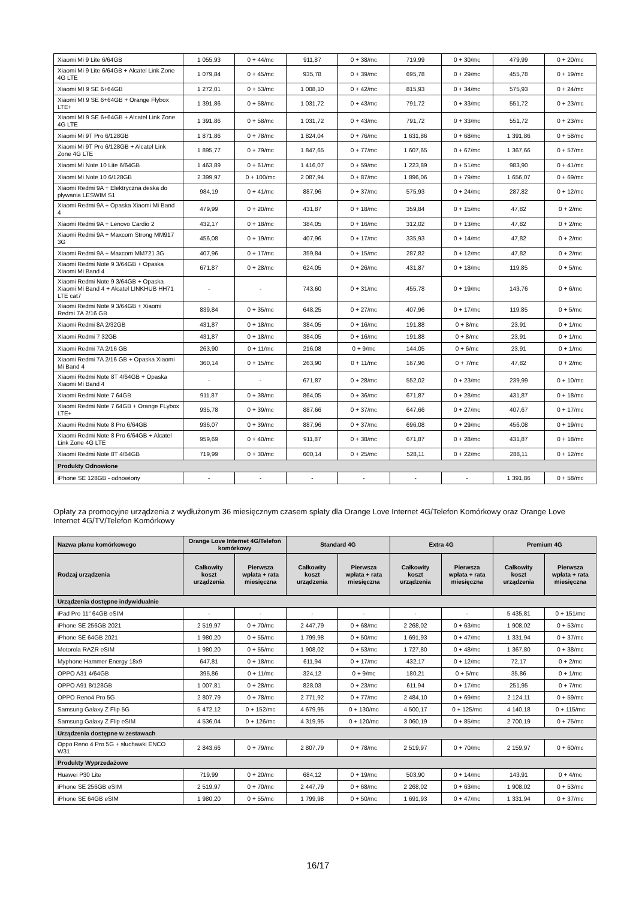| Xiaomi Mi 9 Lite 6/64GB | 1 055,93 | 0 + 44/mc | 911,87 | 0 + 38/mc | 719,99 | 0 + 30/mc | 479,99 | 0 + 20/mc |
| Xiaomi Mi 9 Lite 6/64GB + Alcatel Link Zone 4G LTE | 1 079,84 | 0 + 45/mc | 935,78 | 0 + 39/mc | 695,78 | 0 + 29/mc | 455,78 | 0 + 19/mc |
| Xiaomi MI 9 SE 6+64GB | 1 272,01 | 0 + 53/mc | 1 008,10 | 0 + 42/mc | 815,93 | 0 + 34/mc | 575,93 | 0 + 24/mc |
| Xiaomi MI 9 SE 6+64GB + Orange Flybox LTE+ | 1 391,86 | 0 + 58/mc | 1 031,72 | 0 + 43/mc | 791,72 | 0 + 33/mc | 551,72 | 0 + 23/mc |
| Xiaomi MI 9 SE 6+64GB + Alcatel Link Zone 4G LTE | 1 391,86 | 0 + 58/mc | 1 031,72 | 0 + 43/mc | 791,72 | 0 + 33/mc | 551,72 | 0 + 23/mc |
| Xiaomi Mi 9T Pro 6/128GB | 1 871,86 | 0 + 78/mc | 1 824,04 | 0 + 76/mc | 1 631,86 | 0 + 68/mc | 1 391,86 | 0 + 58/mc |
| Xiaomi Mi 9T Pro 6/128GB + Alcatel Link Zone 4G LTE | 1 895,77 | 0 + 79/mc | 1 847,65 | 0 + 77/mc | 1 607,65 | 0 + 67/mc | 1 367,66 | 0 + 57/mc |
| Xiaomi Mi Note 10 Lite 6/64GB | 1 463,89 | 0 + 61/mc | 1 416,07 | 0 + 59/mc | 1 223,89 | 0 + 51/mc | 983,90 | 0 + 41/mc |
| Xiaomi Mi Note 10 6/128GB | 2 399,97 | 0 + 100/mc | 2 087,94 | 0 + 87/mc | 1 896,06 | 0 + 79/mc | 1 656,07 | 0 + 69/mc |
| Xiaomi Redmi 9A + Elektryczna deska do pływania LESWIM S1 | 984,19 | 0 + 41/mc | 887,96 | 0 + 37/mc | 575,93 | 0 + 24/mc | 287,82 | 0 + 12/mc |
| Xiaomi Redmi 9A + Opaska Xiaomi Mi Band 4 | 479,99 | 0 + 20/mc | 431,87 | 0 + 18/mc | 359,84 | 0 + 15/mc | 47,82 | 0 + 2/mc |
| Xiaomi Redmi 9A + Lenovo Cardio 2 | 432,17 | 0 + 18/mc | 384,05 | 0 + 16/mc | 312,02 | 0 + 13/mc | 47,82 | 0 + 2/mc |
| Xiaomi Redmi 9A + Maxcom Strong MM917 3G | 456,08 | 0 + 19/mc | 407,96 | 0 + 17/mc | 335,93 | 0 + 14/mc | 47,82 | 0 + 2/mc |
| Xiaomi Redmi 9A + Maxcom MM721 3G | 407,96 | 0 + 17/mc | 359,84 | 0 + 15/mc | 287,82 | 0 + 12/mc | 47,82 | 0 + 2/mc |
| Xiaomi Redmi Note 9 3/64GB + Opaska Xiaomi Mi Band 4 | 671,87 | 0 + 28/mc | 624,05 | 0 + 26/mc | 431,87 | 0 + 18/mc | 119,85 | 0 + 5/mc |
| Xiaomi Redmi Note 9 3/64GB + Opaska Xiaomi Mi Band 4 + Alcatel LINKHUB HH71 LTE cat7 | - | - | 743,60 | 0 + 31/mc | 455,78 | 0 + 19/mc | 143,76 | 0 + 6/mc |
| Xiaomi Redmi Note 9 3/64GB + Xiaomi Redmi 7A 2/16 GB | 839,84 | 0 + 35/mc | 648,25 | 0 + 27/mc | 407,96 | 0 + 17/mc | 119,85 | 0 + 5/mc |
| Xiaomi Redmi 8A 2/32GB | 431,87 | 0 + 18/mc | 384,05 | 0 + 16/mc | 191,88 | 0 + 8/mc | 23,91 | 0 + 1/mc |
| Xiaomi Redmi 7 32GB | 431,87 | 0 + 18/mc | 384,05 | 0 + 16/mc | 191,88 | 0 + 8/mc | 23,91 | 0 + 1/mc |
| Xiaomi Redmi 7A 2/16 GB | 263,90 | 0 + 11/mc | 216,08 | 0 + 9/mc | 144,05 | 0 + 6/mc | 23,91 | 0 + 1/mc |
| Xiaomi Redmi 7A 2/16 GB + Opaska Xiaomi Mi Band 4 | 360,14 | 0 + 15/mc | 263,90 | 0 + 11/mc | 167,96 | 0 + 7/mc | 47,82 | 0 + 2/mc |
| Xiaomi Redmi Note 8T 4/64GB + Opaska Xiaomi Mi Band 4 | - | - | 671,87 | 0 + 28/mc | 552,02 | 0 + 23/mc | 239,99 | 0 + 10/mc |
| Xiaomi Redmi Note 7 64GB | 911,87 | 0 + 38/mc | 864,05 | 0 + 36/mc | 671,87 | 0 + 28/mc | 431,87 | 0 + 18/mc |
| Xiaomi Redmi Note 7 64GB + Orange FLybox LTE+ | 935,78 | 0 + 39/mc | 887,66 | 0 + 37/mc | 647,66 | 0 + 27/mc | 407,67 | 0 + 17/mc |
| Xiaomi Redmi Note 8 Pro 6/64GB | 936,07 | 0 + 39/mc | 887,96 | 0 + 37/mc | 696,08 | 0 + 29/mc | 456,08 | 0 + 19/mc |
| Xiaomi Redmi Note 8 Pro 6/64GB + Alcatel Link Zone 4G LTE | 959,69 | 0 + 40/mc | 911,87 | 0 + 38/mc | 671,87 | 0 + 28/mc | 431,87 | 0 + 18/mc |
| Xiaomi Redmi Note 8T 4/64GB | 719,99 | 0 + 30/mc | 600,14 | 0 + 25/mc | 528,11 | 0 + 22/mc | 288,11 | 0 + 12/mc |
| Produkty Odnowione | | | | | | | | |
| iPhone SE 128GB - odnowiony | - | - | - | - | - | - | 1 391,86 | 0 + 58/mc |
Opłaty za promocyjne urządzenia z wydłużonym 36 miesięcznym czasem spłaty dla Orange Love Internet 4G/Telefon Komórkowy oraz Orange Love Internet 4G/TV/Telefon Komórkowy
| Nazwa planu komórkowego | Orange Love Internet 4G/Telefon komórkowy | | Standard 4G | | Extra 4G | | Premium 4G | |
| --- | --- | --- | --- | --- | --- | --- | --- | --- |
| Rodzaj urządzenia | Całkowity koszt urządzenia | Pierwsza wpłata + rata miesięczna | Całkowity koszt urządzenia | Pierwsza wpłata + rata miesięczna | Całkowity koszt urządzenia | Pierwsza wpłata + rata miesięczna | Całkowity koszt urządzenia | Pierwsza wpłata + rata miesięczna |
| Urządzenia dostępne indywidualnie | | | | | | | | |
| iPad Pro 11″ 64GB eSIM | - | - | - | - | - | - | 5 435,81 | 0 + 151/mc |
| iPhone SE 256GB 2021 | 2 519,97 | 0 + 70/mc | 2 447,79 | 0 + 68/mc | 2 268,02 | 0 + 63/mc | 1 908,02 | 0 + 53/mc |
| iPhone SE 64GB 2021 | 1 980,20 | 0 + 55/mc | 1 799,98 | 0 + 50/mc | 1 691,93 | 0 + 47/mc | 1 331,94 | 0 + 37/mc |
| Motorola RAZR eSIM | 1 980,20 | 0 + 55/mc | 1 908,02 | 0 + 53/mc | 1 727,80 | 0 + 48/mc | 1 367,80 | 0 + 38/mc |
| Myphone Hammer Energy 18x9 | 647,81 | 0 + 18/mc | 611,94 | 0 + 17/mc | 432,17 | 0 + 12/mc | 72,17 | 0 + 2/mc |
| OPPO A31 4/64GB | 395,86 | 0 + 11/mc | 324,12 | 0 + 9/mc | 180,21 | 0 + 5/mc | 35,86 | 0 + 1/mc |
| OPPO A91 8/128GB | 1 007,81 | 0 + 28/mc | 828,03 | 0 + 23/mc | 611,94 | 0 + 17/mc | 251,95 | 0 + 7/mc |
| OPPO Reno4 Pro 5G | 2 807,79 | 0 + 78/mc | 2 771,92 | 0 + 77/mc | 2 484,10 | 0 + 69/mc | 2 124,11 | 0 + 59/mc |
| Samsung Galaxy Z Flip 5G | 5 472,12 | 0 + 152/mc | 4 679,95 | 0 + 130/mc | 4 500,17 | 0 + 125/mc | 4 140,18 | 0 + 115/mc |
| Samsung Galaxy Z Flip eSIM | 4 536,04 | 0 + 126/mc | 4 319,95 | 0 + 120/mc | 3 060,19 | 0 + 85/mc | 2 700,19 | 0 + 75/mc |
| Urządzenia dostępne w zestawach | | | | | | | | |
| Oppo Reno 4 Pro 5G + słuchawki ENCO W31 | 2 843,66 | 0 + 79/mc | 2 807,79 | 0 + 78/mc | 2 519,97 | 0 + 70/mc | 2 159,97 | 0 + 60/mc |
| Produkty Wyprzedażowe | | | | | | | | |
| Huawei P30 Lite | 719,99 | 0 + 20/mc | 684,12 | 0 + 19/mc | 503,90 | 0 + 14/mc | 143,91 | 0 + 4/mc |
| iPhone SE 256GB eSIM | 2 519,97 | 0 + 70/mc | 2 447,79 | 0 + 68/mc | 2 268,02 | 0 + 63/mc | 1 908,02 | 0 + 53/mc |
| iPhone SE 64GB eSIM | 1 980,20 | 0 + 55/mc | 1 799,98 | 0 + 50/mc | 1 691,93 | 0 + 47/mc | 1 331,94 | 0 + 37/mc |
16/17